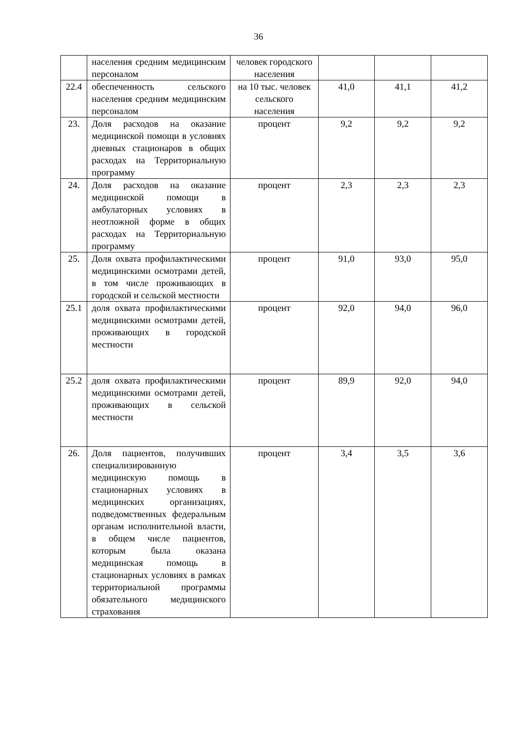36
| | населения средним медицинским персоналом | человек городского населения | | | |
| 22.4 | обеспеченность сельского населения средним медицинским персоналом | на 10 тыс. человек сельского населения | 41,0 | 41,1 | 41,2 |
| 23. | Доля расходов на оказание медицинской помощи в условиях дневных стационаров в общих расходах на Территориальную программу | процент | 9,2 | 9,2 | 9,2 |
| 24. | Доля расходов на оказание медицинской помощи в амбулаторных условиях в неотложной форме в общих расходах на Территориальную программу | процент | 2,3 | 2,3 | 2,3 |
| 25. | Доля охвата профилактическими медицинскими осмотрами детей, в том числе проживающих в городской и сельской местности | процент | 91,0 | 93,0 | 95,0 |
| 25.1 | доля охвата профилактическими медицинскими осмотрами детей, проживающих в городской местности | процент | 92,0 | 94,0 | 96,0 |
| 25.2 | доля охвата профилактическими медицинскими осмотрами детей, проживающих в сельской местности | процент | 89,9 | 92,0 | 94,0 |
| 26. | Доля пациентов, получивших специализированную медицинскую помощь в стационарных условиях в медицинских организациях, подведомственных федеральным органам исполнительной власти, в общем числе пациентов, которым была оказана медицинская помощь в стационарных условиях в рамках территориальной программы обязательного медицинского страхования | процент | 3,4 | 3,5 | 3,6 |